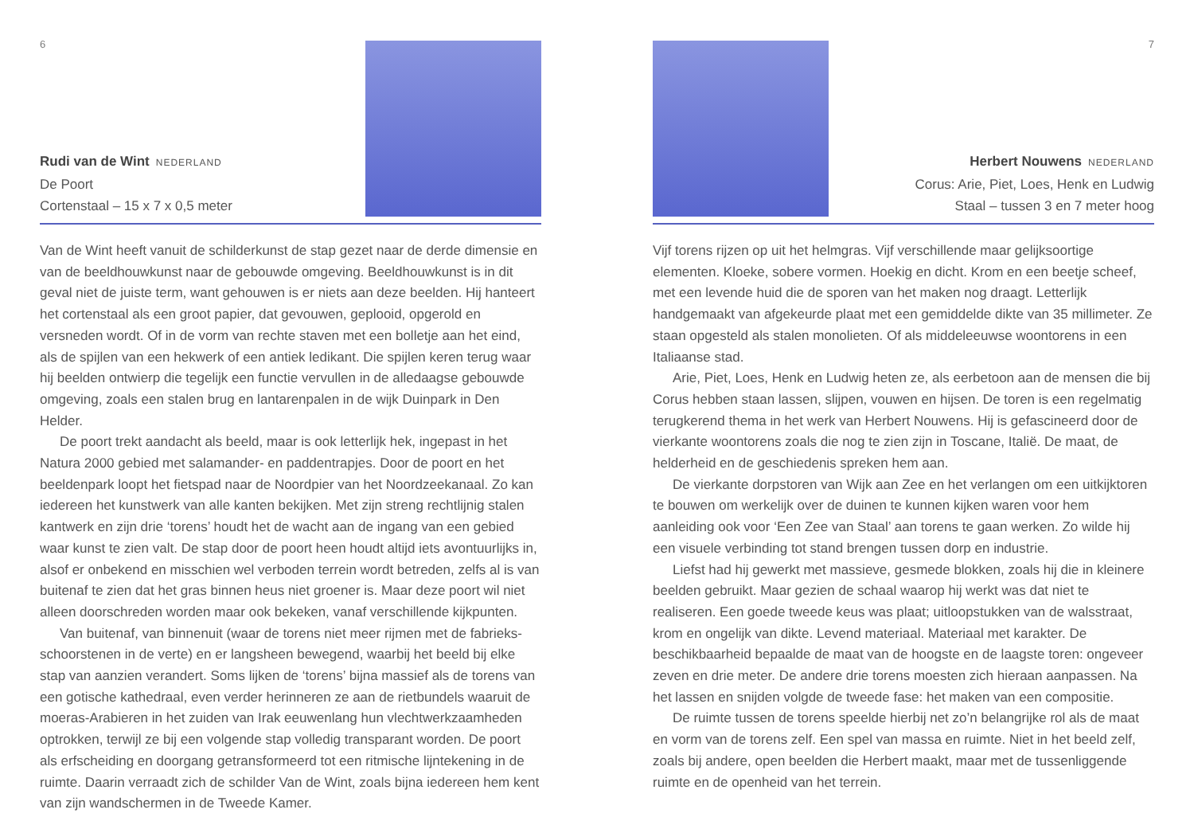6
Rudi van de Wint NEDERLAND
De Poort
Cortenstaal – 15 x 7 x 0,5 meter
Van de Wint heeft vanuit de schilderkunst de stap gezet naar de derde dimensie en van de beeldhouwkunst naar de gebouwde omgeving. Beeldhouwkunst is in dit geval niet de juiste term, want gehouwen is er niets aan deze beelden. Hij hanteert het cortenstaal als een groot papier, dat gevouwen, geplooid, opgerold en versneden wordt. Of in de vorm van rechte staven met een bolletje aan het eind, als de spijlen van een hekwerk of een antiek ledikant. Die spijlen keren terug waar hij beelden ontwierp die tegelijk een functie vervullen in de alledaagse gebouwde omgeving, zoals een stalen brug en lantarenpalen in de wijk Duinpark in Den Helder.
De poort trekt aandacht als beeld, maar is ook letterlijk hek, ingepast in het Natura 2000 gebied met salamander- en paddentrapjes. Door de poort en het beeldenpark loopt het fietspad naar de Noordpier van het Noordzeekanaal. Zo kan iedereen het kunstwerk van alle kanten bekijken. Met zijn streng rechtlijnig stalen kantwerk en zijn drie ‘torens’ houdt het de wacht aan de ingang van een gebied waar kunst te zien valt. De stap door de poort heen houdt altijd iets avontuurlijks in, alsof er onbekend en misschien wel verboden terrein wordt betreden, zelfs al is van buitenaf te zien dat het gras binnen heus niet groener is. Maar deze poort wil niet alleen doorschreden worden maar ook bekeken, vanaf verschillende kijkpunten.
Van buitenaf, van binnenuit (waar de torens niet meer rijmen met de fabrieks­schoorstenen in de verte) en er langsheen bewegend, waarbij het beeld bij elke stap van aanzien verandert. Soms lijken de ‘torens’ bijna massief als de torens van een gotische kathedraal, even verder herinneren ze aan de rietbundels waaruit de moeras-Arabieren in het zuiden van Irak eeuwenlang hun vlechtwerkzaamheden optrokken, terwijl ze bij een volgende stap volledig transparant worden. De poort als erfscheiding en doorgang getransformeerd tot een ritmische lijntekening in de ruimte. Daarin verraadt zich de schilder Van de Wint, zoals bijna iedereen hem kent van zijn wandschermen in de Tweede Kamer.
7
Herbert Nouwens NEDERLAND
Corus: Arie, Piet, Loes, Henk en Ludwig
Staal – tussen 3 en 7 meter hoog
Vijf torens rijzen op uit het helmgras. Vijf verschillende maar gelijksoortige elementen. Kloeke, sobere vormen. Hoekig en dicht. Krom en een beetje scheef, met een levende huid die de sporen van het maken nog draagt. Letterlijk handgemaakt van afgekeurde plaat met een gemiddelde dikte van 35 millimeter. Ze staan opgesteld als stalen monolieten. Of als middeleeuwse woontorens in een Italiaanse stad.
Arie, Piet, Loes, Henk en Ludwig heten ze, als eerbetoon aan de mensen die bij Corus hebben staan lassen, slijpen, vouwen en hijsen. De toren is een regelmatig terugkerend thema in het werk van Herbert Nouwens. Hij is gefascineerd door de vierkante woontorens zoals die nog te zien zijn in Toscane, Italië. De maat, de helderheid en de geschiedenis spreken hem aan.
De vierkante dorpstoren van Wijk aan Zee en het verlangen om een uitkijktoren te bouwen om werkelijk over de duinen te kunnen kijken waren voor hem aanleiding ook voor ‘Een Zee van Staal’ aan torens te gaan werken. Zo wilde hij een visuele verbinding tot stand brengen tussen dorp en industrie.
Liefst had hij gewerkt met massieve, gesmede blokken, zoals hij die in kleinere beelden gebruikt. Maar gezien de schaal waarop hij werkt was dat niet te realiseren. Een goede tweede keus was plaat; uitloopstukken van de walsstraat, krom en ongelijk van dikte. Levend materiaal. Materiaal met karakter. De beschikbaarheid bepaalde de maat van de hoogste en de laagste toren: ongeveer zeven en drie meter. De andere drie torens moesten zich hieraan aanpassen. Na het lassen en snijden volgde de tweede fase: het maken van een compositie.
De ruimte tussen de torens speelde hierbij net zo’n belangrijke rol als de maat en vorm van de torens zelf. Een spel van massa en ruimte. Niet in het beeld zelf, zoals bij andere, open beelden die Herbert maakt, maar met de tussenliggende ruimte en de openheid van het terrein.